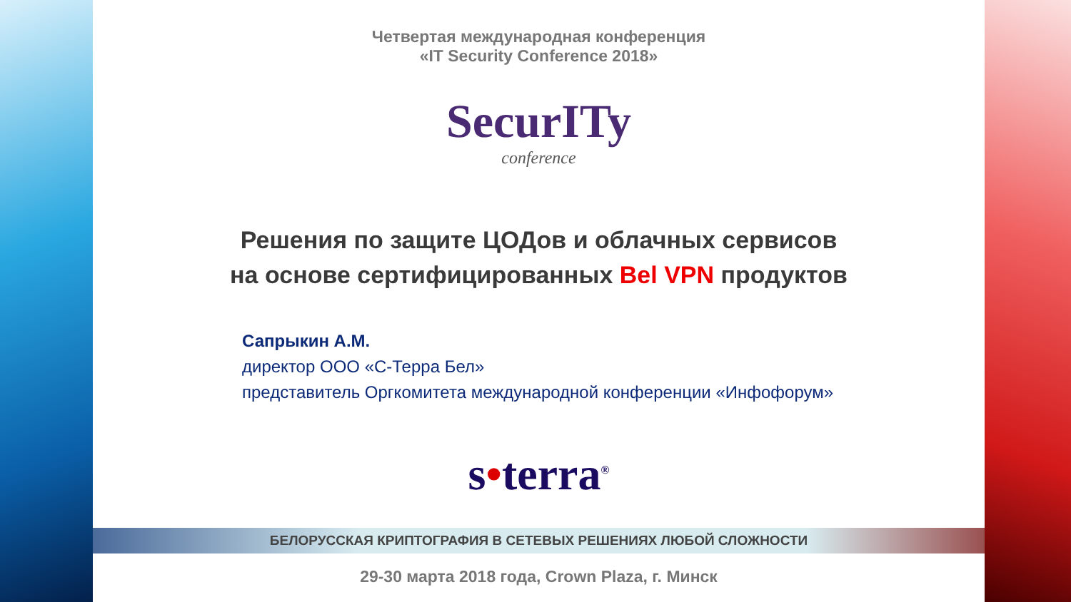Четвертая международная конференция
«IT Security Conference 2018»
SecurITy
conference
Решения по защите ЦОДов и облачных сервисов
на основе сертифицированных Bel VPN продуктов
Сапрыкин А.М.
директор ООО «С-Терра Бел»
представитель Оргкомитета международной конференции «Инфофорум»
s•terra<sup>®</sup>
БЕЛОРУССКАЯ КРИПТОГРАФИЯ В СЕТЕВЫХ РЕШЕНИЯХ ЛЮБОЙ СЛОЖНОСТИ
29-30 марта 2018 года, Crown Plaza, г. Минск